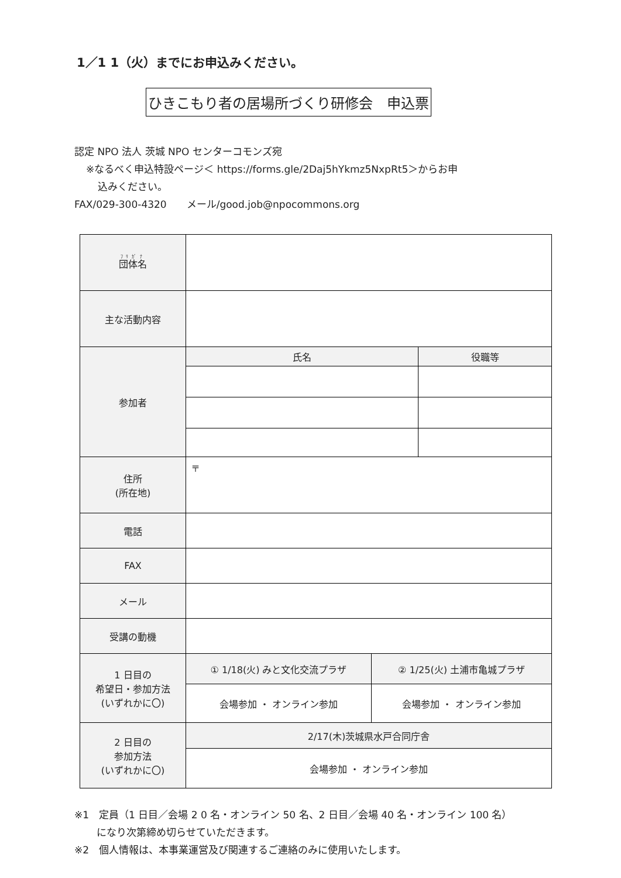1／1 1（火）までにお申込みください。
ひきこもり者の居場所づくり研修会　申込票
認定 NPO 法人 茨城 NPO センターコモンズ宛
※なるべく申込特設ページ＜ https://forms.gle/2Daj5hYkmz5NxpRt5＞からお申
込みください。
FAX/029-300-4320　　メール/good.job@npocommons.org
| 団体名 | | | |
| 主な活動内容 | | | |
| 参加者 | 氏名 | | 役職等 |
| 住所 (所在地) | 〒 | | |
| 電話 | | | |
| FAX | | | |
| メール | | | |
| 受講の動機 | | | |
| 1 日目の 希望日・参加方法 (いずれかに〇) | ① 1/18(火) みと文化交流プラザ | ② 1/25(火) 土浦市亀城プラザ | |
| | 会場参加 ・ オンライン参加 | 会場参加 ・ オンライン参加 | |
| 2 日目の 参加方法 (いずれかに〇) | 2/17(木)茨城県水戸合同庁舎 | | |
| | 会場参加 ・ オンライン参加 | | |
※1　定員（1 日目／会場 2 0 名・オンライン 50 名、2 日目／会場 40 名・オンライン 100 名）
になり次第締め切らせていただきます。
※2　個人情報は、本事業運営及び関連するご連絡のみに使用いたします。